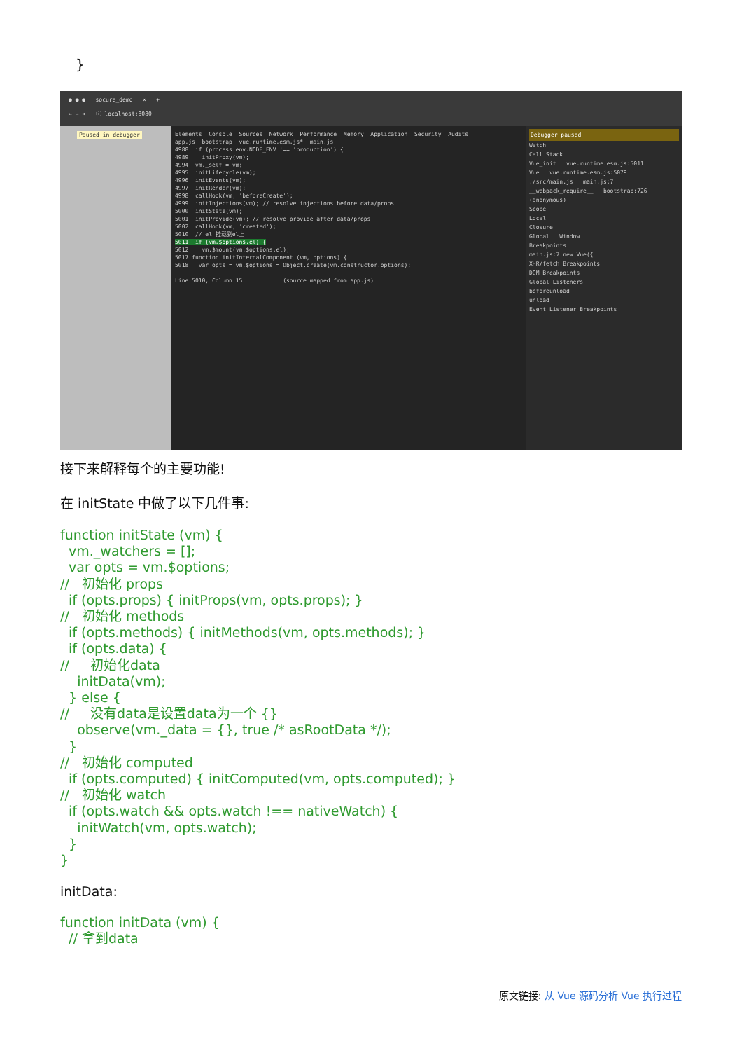}
● ● ● socure_demo × +
← → × ⓘ localhost:8080
Paused in debugger
Elements Console Sources Network Performance Memory Application Security Audits app.js bootstrap vue.runtime.esm.js* main.js 4988 if (process.env.NODE_ENV !== 'production') { 4989 initProxy(vm); 4994 vm._self = vm; 4995 initLifecycle(vm); 4996 initEvents(vm); 4997 initRender(vm); 4998 callHook(vm, 'beforeCreate'); 4999 initInjections(vm); // resolve injections before data/props 5000 initState(vm); 5001 initProvide(vm); // resolve provide after data/props 5002 callHook(vm, 'created'); 5010 // el 挂载到el上 5011 if (vm.$options.el) { 5012 vm.$mount(vm.$options.el); 5017 function initInternalComponent (vm, options) { 5018 var opts = vm.$options = Object.create(vm.constructor.options); Line 5010, Column 15 (source mapped from app.js)
Debugger paused
Watch
Call Stack
Vue_init vue.runtime.esm.js:5011
Vue vue.runtime.esm.js:5079
./src/main.js main.js:7
__webpack_require__ bootstrap:726
(anonymous)
Scope
Local
Closure
Global Window
Breakpoints
main.js:7 new Vue({
XHR/fetch Breakpoints
DOM Breakpoints
Global Listeners
beforeunload
unload
Event Listener Breakpoints
接下来解释每个的主要功能!
在 initState 中做了以下几件事:
function initState (vm) {
  vm._watchers = [];
  var opts = vm.$options;
//   初始化 props
  if (opts.props) { initProps(vm, opts.props); }
//   初始化 methods
  if (opts.methods) { initMethods(vm, opts.methods); }
  if (opts.data) {
//     初始化data
    initData(vm);
  } else {
//     没有data是设置data为一个 {}
    observe(vm._data = {}, true /* asRootData */);
  }
//   初始化 computed
  if (opts.computed) { initComputed(vm, opts.computed); }
//   初始化 watch
  if (opts.watch && opts.watch !== nativeWatch) {
    initWatch(vm, opts.watch);
  }
}
initData:
function initData (vm) {
  // 拿到data
原文链接: 从 Vue 源码分析 Vue 执行过程